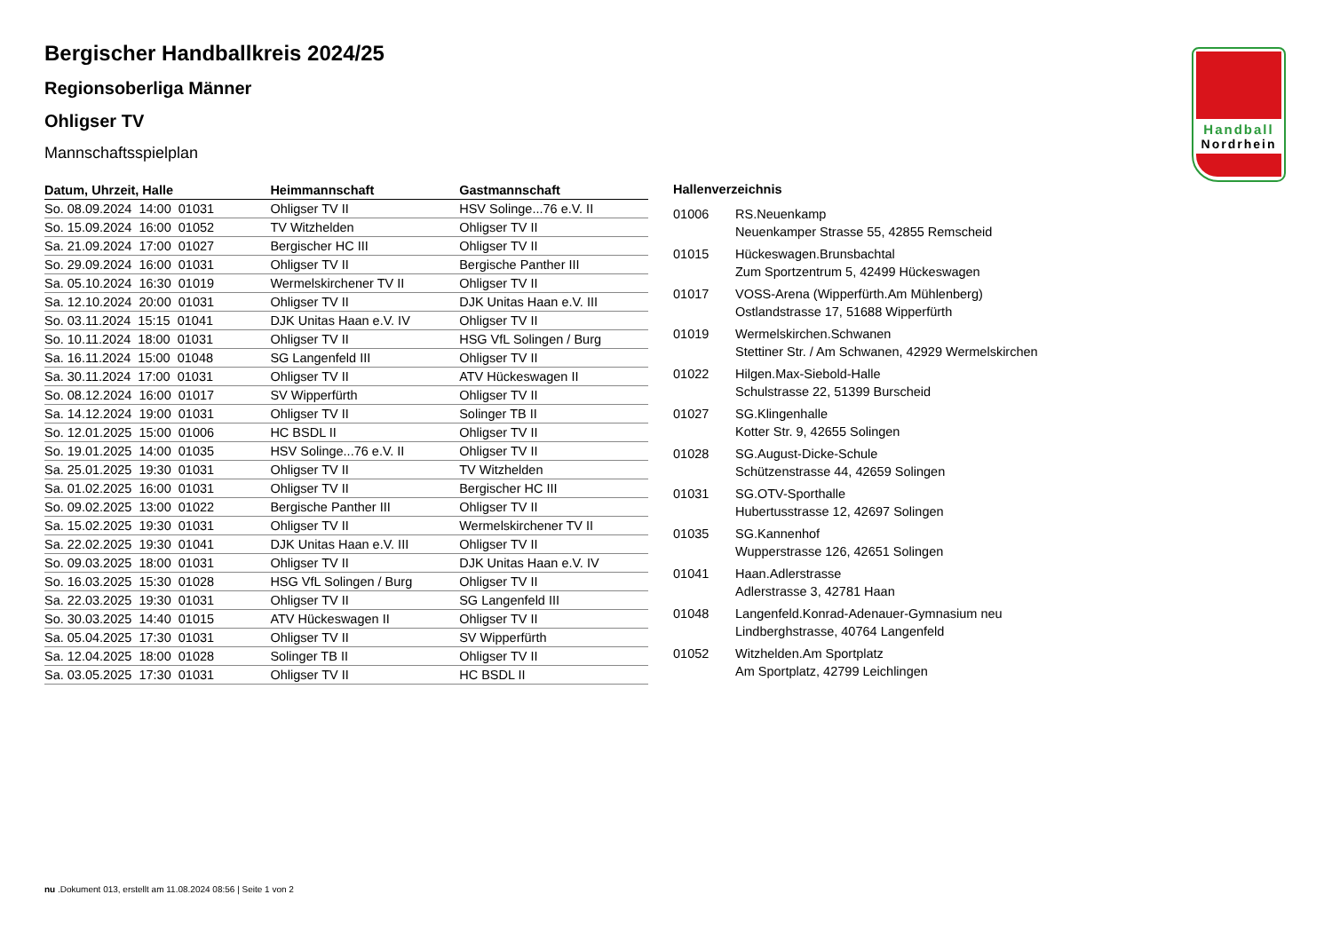Handball
Nordrhein
Bergischer Handballkreis 2024/25
Regionsoberliga Männer
Ohligser TV
Mannschaftsspielplan
| Datum, Uhrzeit, Halle | Heimmannschaft | Gastmannschaft |
| --- | --- | --- |
| So. 08.09.2024 14:00 01031 | Ohligser TV II | HSV Solinge...76 e.V. II |
| So. 15.09.2024 16:00 01052 | TV Witzhelden | Ohligser TV II |
| Sa. 21.09.2024 17:00 01027 | Bergischer HC III | Ohligser TV II |
| So. 29.09.2024 16:00 01031 | Ohligser TV II | Bergische Panther III |
| Sa. 05.10.2024 16:30 01019 | Wermelskirchener TV II | Ohligser TV II |
| Sa. 12.10.2024 20:00 01031 | Ohligser TV II | DJK Unitas Haan e.V. III |
| So. 03.11.2024 15:15 01041 | DJK Unitas Haan e.V. IV | Ohligser TV II |
| So. 10.11.2024 18:00 01031 | Ohligser TV II | HSG VfL Solingen / Burg |
| Sa. 16.11.2024 15:00 01048 | SG Langenfeld III | Ohligser TV II |
| Sa. 30.11.2024 17:00 01031 | Ohligser TV II | ATV Hückeswagen II |
| So. 08.12.2024 16:00 01017 | SV Wipperfürth | Ohligser TV II |
| Sa. 14.12.2024 19:00 01031 | Ohligser TV II | Solinger TB II |
| So. 12.01.2025 15:00 01006 | HC BSDL II | Ohligser TV II |
| So. 19.01.2025 14:00 01035 | HSV Solinge...76 e.V. II | Ohligser TV II |
| Sa. 25.01.2025 19:30 01031 | Ohligser TV II | TV Witzhelden |
| Sa. 01.02.2025 16:00 01031 | Ohligser TV II | Bergischer HC III |
| So. 09.02.2025 13:00 01022 | Bergische Panther III | Ohligser TV II |
| Sa. 15.02.2025 19:30 01031 | Ohligser TV II | Wermelskirchener TV II |
| Sa. 22.02.2025 19:30 01041 | DJK Unitas Haan e.V. III | Ohligser TV II |
| So. 09.03.2025 18:00 01031 | Ohligser TV II | DJK Unitas Haan e.V. IV |
| So. 16.03.2025 15:30 01028 | HSG VfL Solingen / Burg | Ohligser TV II |
| Sa. 22.03.2025 19:30 01031 | Ohligser TV II | SG Langenfeld III |
| So. 30.03.2025 14:40 01015 | ATV Hückeswagen II | Ohligser TV II |
| Sa. 05.04.2025 17:30 01031 | Ohligser TV II | SV Wipperfürth |
| Sa. 12.04.2025 18:00 01028 | Solinger TB II | Ohligser TV II |
| Sa. 03.05.2025 17:30 01031 | Ohligser TV II | HC BSDL II |
| Hallenverzeichnis | |
| --- | --- |
| 01006 | RS.Neuenkamp Neuenkamper Strasse 55, 42855 Remscheid |
| 01015 | Hückeswagen.Brunsbachtal Zum Sportzentrum 5, 42499 Hückeswagen |
| 01017 | VOSS-Arena (Wipperfürth.Am Mühlenberg) Ostlandstrasse 17, 51688 Wipperfürth |
| 01019 | Wermelskirchen.Schwanen Stettiner Str. / Am Schwanen, 42929 Wermelskirchen |
| 01022 | Hilgen.Max-Siebold-Halle Schulstrasse 22, 51399 Burscheid |
| 01027 | SG.Klingenhalle Kotter Str. 9, 42655 Solingen |
| 01028 | SG.August-Dicke-Schule Schützenstrasse 44, 42659 Solingen |
| 01031 | SG.OTV-Sporthalle Hubertusstrasse 12, 42697 Solingen |
| 01035 | SG.Kannenhof Wupperstrasse 126, 42651 Solingen |
| 01041 | Haan.Adlerstrasse Adlerstrasse 3, 42781 Haan |
| 01048 | Langenfeld.Konrad-Adenauer-Gymnasium neu Lindberghstrasse, 40764 Langenfeld |
| 01052 | Witzhelden.Am Sportplatz Am Sportplatz, 42799 Leichlingen |
nu .Dokument 013, erstellt am 11.08.2024 08:56 | Seite 1 von 2